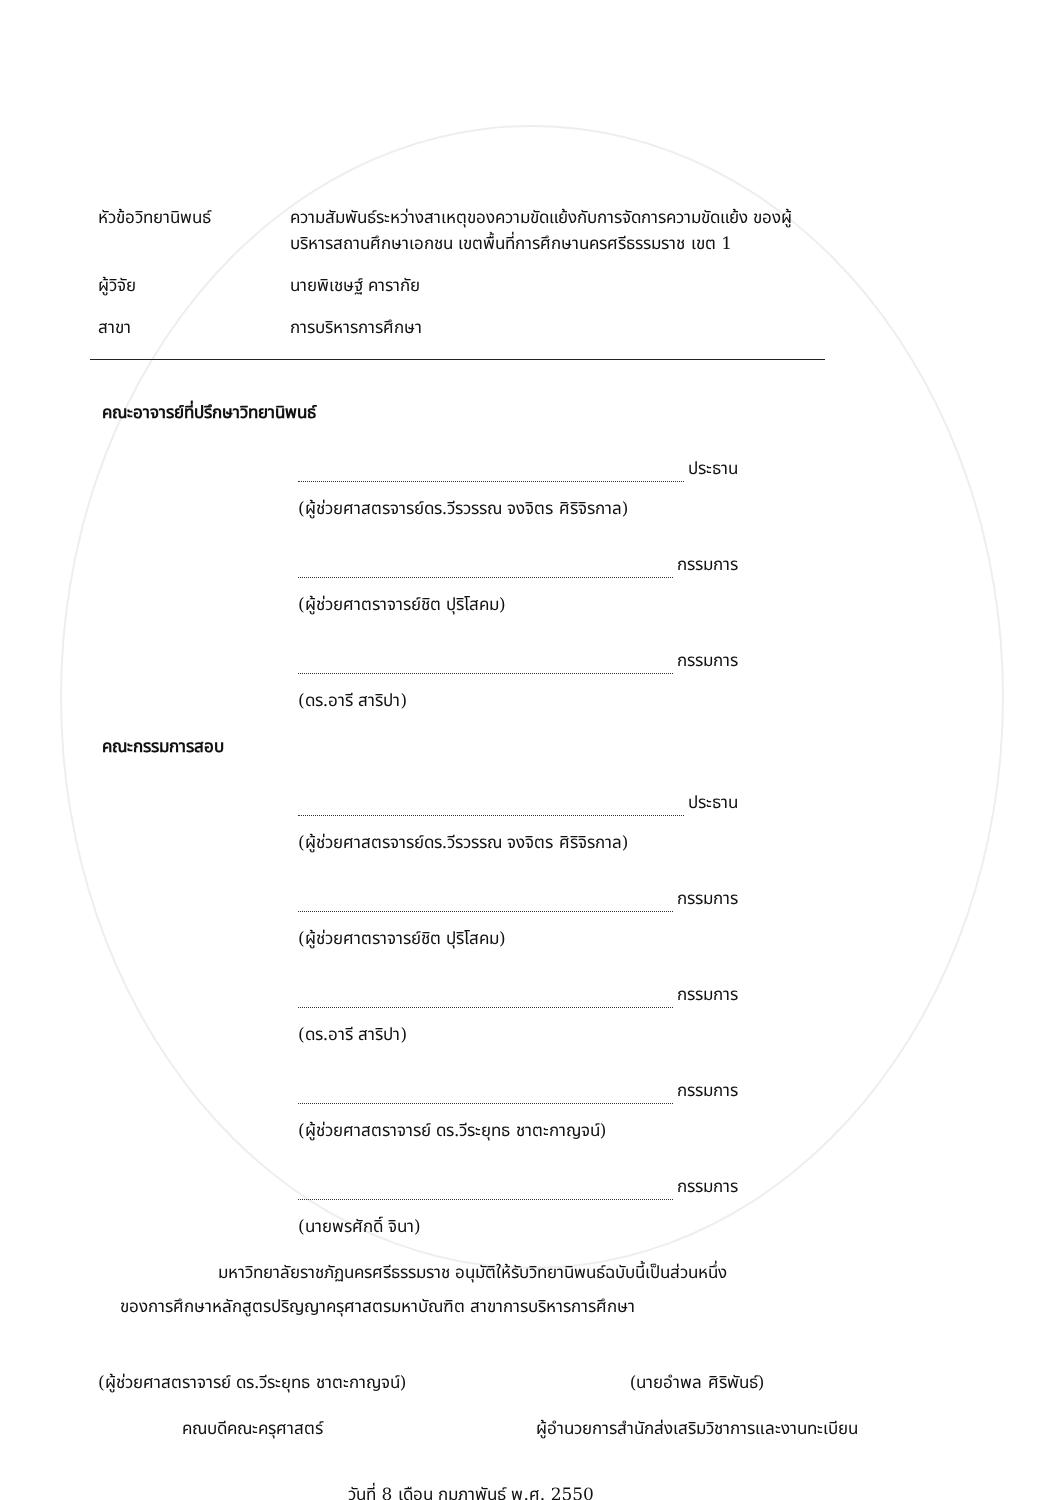หัวข้อวิทยานิพนธ์ ความสัมพันธ์ระหว่างสาเหตุของความขัดแย้งกับการจัดการความขัดแย้ง ของผู้บริหารสถานศึกษาเอกชน เขตพื้นที่การศึกษานครศรีธรรมราช เขต 1
ผู้วิจัย นายพิเชษฐ์ คารากัย
สาขา การบริหารการศึกษา
คณะอาจารย์ที่ปรึกษาวิทยานิพนธ์
ประธาน
(ผู้ช่วยศาสตรจารย์ดร.วีรวรรณ จงจิตร ศิริจิรกาล)
กรรมการ
(ผู้ช่วยศาตราจารย์ชิต ปุริโสคม)
กรรมการ
(ดร.อารี สาริปา)
คณะกรรมการสอบ
ประธาน
(ผู้ช่วยศาสตรจารย์ดร.วีรวรรณ จงจิตร ศิริจิรกาล)
กรรมการ
(ผู้ช่วยศาตราจารย์ชิต ปุริโสคม)
กรรมการ
(ดร.อารี สาริปา)
กรรมการ
(ผู้ช่วยศาสตราจารย์ ดร.วีระยุทธ ชาตะกาญจน์)
กรรมการ
(นายพรศักดิ์ จินา)
มหาวิทยาลัยราชภัฏนครศรีธรรมราช อนุมัติให้รับวิทยานิพนธ์ฉบับนี้เป็นส่วนหนึ่ง
ของการศึกษาหลักสูตรปริญญาครุศาสตรมหาบัณฑิต สาขาการบริหารการศึกษา
(ผู้ช่วยศาสตราจารย์ ดร.วีระยุทธ ชาตะกาญจน์)
คณบดีคณะครุศาสตร์
(นายอำพล ศิริพันธ์)
ผู้อำนวยการสำนักส่งเสริมวิชาการและงานทะเบียน
วันที่ 8 เดือน กุมภาพันธ์ พ.ศ. 2550